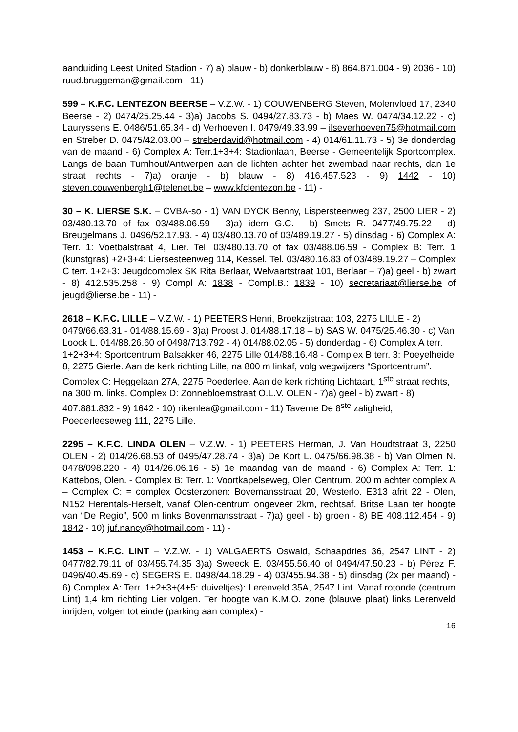aanduiding Leest United Stadion - 7) a) blauw - b) donkerblauw - 8) 864.871.004 - 9) 2036 - 10) ruud.bruggeman@gmail.com - 11) -
599 – K.F.C. LENTEZON BEERSE – V.Z.W. - 1) COUWENBERG Steven, Molenvloed 17, 2340 Beerse - 2) 0474/25.25.44 - 3)a) Jacobs S. 0494/27.83.73 - b) Maes W. 0474/34.12.22 - c) Lauryssens E. 0486/51.65.34 - d) Verhoeven I. 0479/49.33.99 – ilseverhoeven75@hotmail.com en Streber D. 0475/42.03.00 – streberdavid@hotmail.com - 4) 014/61.11.73 - 5) 3e donderdag van de maand - 6) Complex A: Terr.1+3+4: Stadionlaan, Beerse - Gemeentelijk Sportcomplex. Langs de baan Turnhout/Antwerpen aan de lichten achter het zwembad naar rechts, dan 1e straat rechts - 7)a) oranje - b) blauw - 8) 416.457.523 - 9) 1442 - 10) steven.couwenbergh1@telenet.be – www.kfclentezon.be - 11) -
30 – K. LIERSE S.K. – CVBA-so - 1) VAN DYCK Benny, Lispersteenweg 237, 2500 LIER - 2) 03/480.13.70 of fax 03/488.06.59 - 3)a) idem G.C. - b) Smets R. 0477/49.75.22 - d) Breugelmans J. 0496/52.17.93. - 4) 03/480.13.70 of 03/489.19.27 - 5) dinsdag - 6) Complex A: Terr. 1: Voetbalstraat 4, Lier. Tel: 03/480.13.70 of fax 03/488.06.59 - Complex B: Terr. 1 (kunstgras) +2+3+4: Liersesteenweg 114, Kessel. Tel. 03/480.16.83 of 03/489.19.27 – Complex C terr. 1+2+3: Jeugdcomplex SK Rita Berlaar, Welvaartstraat 101, Berlaar – 7)a) geel - b) zwart - 8) 412.535.258 - 9) Compl A: 1838 - Compl.B.: 1839 - 10) secretariaat@lierse.be of jeugd@lierse.be - 11) -
2618 – K.F.C. LILLE – V.Z.W. - 1) PEETERS Henri, Broekzijstraat 103, 2275 LILLE - 2) 0479/66.63.31 - 014/88.15.69 - 3)a) Proost J. 014/88.17.18 – b) SAS W. 0475/25.46.30 - c) Van Loock L. 014/88.26.60 of 0498/713.792 - 4) 014/88.02.05 - 5) donderdag - 6) Complex A terr. 1+2+3+4: Sportcentrum Balsakker 46, 2275 Lille 014/88.16.48 - Complex B terr. 3: Poeyelheide 8, 2275 Gierle. Aan de kerk richting Lille, na 800 m linkaf, volg wegwijzers “Sportcentrum”. Complex C: Heggelaan 27A, 2275 Poederlee. Aan de kerk richting Lichtaart, 1<sup>ste</sup> straat rechts, na 300 m. links. Complex D: Zonnebloemstraat O.L.V. OLEN - 7)a) geel - b) zwart - 8) 407.881.832 - 9) 1642 - 10) rikenlea@gmail.com - 11) Taverne De 8<sup>ste</sup> zaligheid, Poederleeseweg 111, 2275 Lille.
2295 – K.F.C. LINDA OLEN – V.Z.W. - 1) PEETERS Herman, J. Van Houdtstraat 3, 2250 OLEN - 2) 014/26.68.53 of 0495/47.28.74 - 3)a) De Kort L. 0475/66.98.38 - b) Van Olmen N. 0478/098.220 - 4) 014/26.06.16 - 5) 1e maandag van de maand - 6) Complex A: Terr. 1: Kattebos, Olen. - Complex B: Terr. 1: Voortkapelseweg, Olen Centrum. 200 m achter complex A – Complex C: = complex Oosterzonen: Bovemansstraat 20, Westerlo. E313 afrit 22 - Olen, N152 Herentals-Herselt, vanaf Olen-centrum ongeveer 2km, rechtsaf, Britse Laan ter hoogte van “De Regio”, 500 m links Bovenmansstraat - 7)a) geel - b) groen - 8) BE 408.112.454 - 9) 1842 - 10) juf.nancy@hotmail.com - 11) -
1453 – K.F.C. LINT – V.Z.W. - 1) VALGAERTS Oswald, Schaapdries 36, 2547 LINT - 2) 0477/82.79.11 of 03/455.74.35 3)a) Sweeck E. 03/455.56.40 of 0494/47.50.23 - b) Pérez F. 0496/40.45.69 - c) SEGERS E. 0498/44.18.29 - 4) 03/455.94.38 - 5) dinsdag (2x per maand) - 6) Complex A: Terr. 1+2+3+(4+5: duiveltjes): Lerenveld 35A, 2547 Lint. Vanaf rotonde (centrum Lint) 1,4 km richting Lier volgen. Ter hoogte van K.M.O. zone (blauwe plaat) links Lerenveld inrijden, volgen tot einde (parking aan complex) -
16